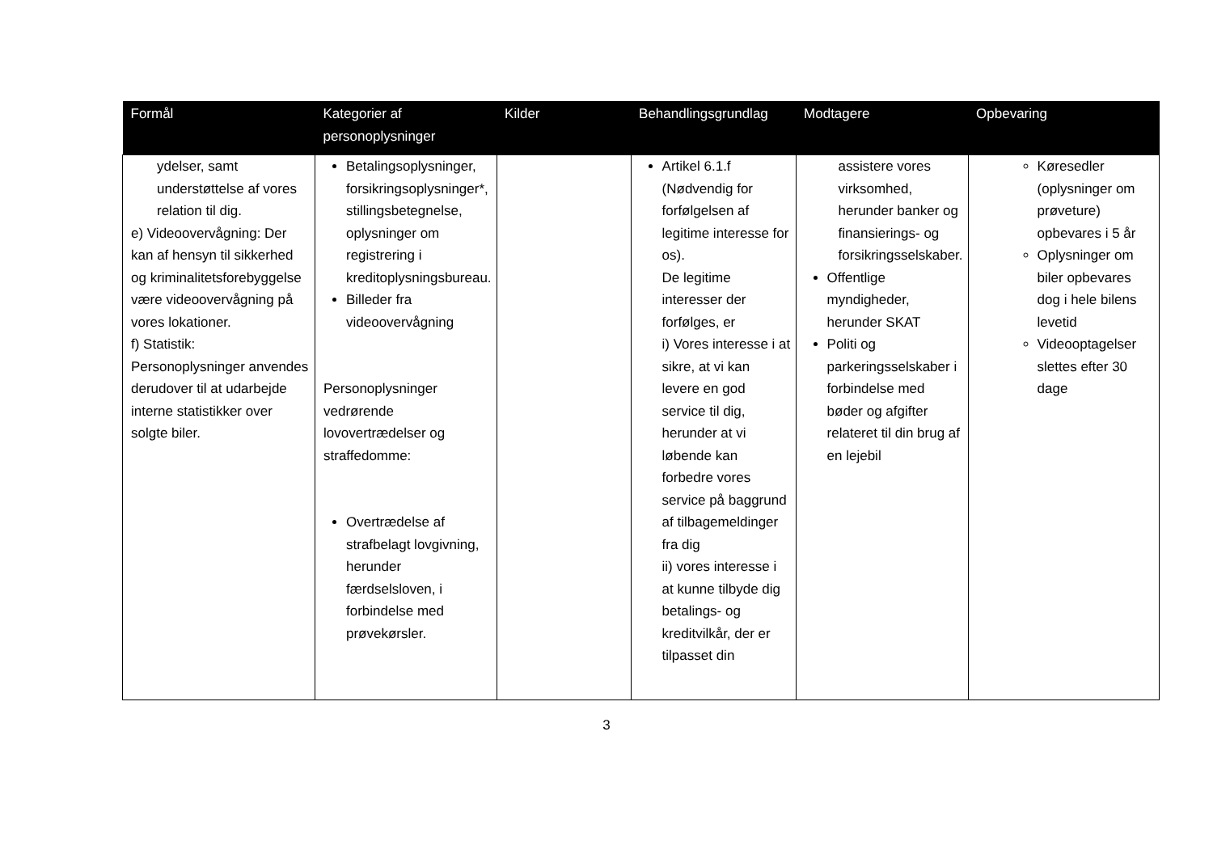| Formål | Kategorier af personoplysninger | Kilder | Behandlingsgrundlag | Modtagere | Opbevaring |
| --- | --- | --- | --- | --- | --- |
| ydelser, samt understøttelse af vores relation til dig. e) Videoovervågning: Der kan af hensyn til sikkerhed og kriminalitetsforebyggelse være videoovervågning på vores lokationer. f) Statistik: Personoplysninger anvendes derudover til at udarbejde interne statistikker over solgte biler. | Betalingsoplysninger, forsikringsoplysninger*, stillingsbetegnelse, oplysninger om registrering i kreditoplysningsbureau. Billeder fra videoovervågning Personoplysninger vedrørende lovovertrædelser og straffedomme: Overtrædelse af strafbelagt lovgivning, herunder færdselsloven, i forbindelse med prøvekørsler. | | Artikel 6.1.f (Nødvendig for forfølgelsen af legitime interesse for os). De legitime interesser der forfølges, er i) Vores interesse i at sikre, at vi kan levere en god service til dig, herunder at vi løbende kan forbedre vores service på baggrund af tilbagemeldinger fra dig ii) vores interesse i at kunne tilbyde dig betalings- og kreditvilkår, der er tilpasset din | assistere vores virksomhed, herunder banker og finansierings- og forsikringsselskaber. Offentlige myndigheder, herunder SKAT Politi og parkeringsselskaber i forbindelse med bøder og afgifter relateret til din brug af en lejebil | Køresedler (oplysninger om prøveture) opbevares i 5 år Oplysninger om biler opbevares dog i hele bilens levetid Videooptagelser slettes efter 30 dage |
3